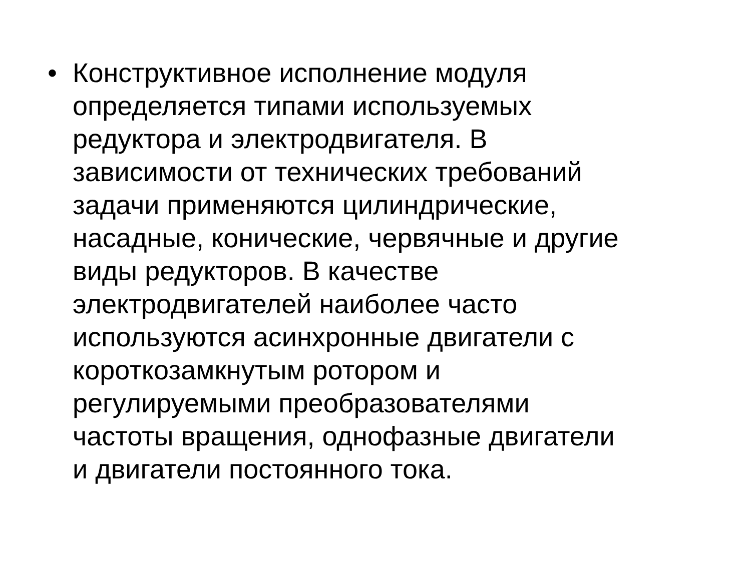• Конструктивное исполнение модуля
определяется типами используемых
редуктора и электродвигателя. В
зависимости от технических требований
задачи применяются цилиндрические,
насадные, конические, червячные и другие
виды редукторов. В качестве
электродвигателей наиболее часто
используются асинхронные двигатели с
короткозамкнутым ротором и
регулируемыми преобразователями
частоты вращения, однофазные двигатели
и двигатели постоянного тока.